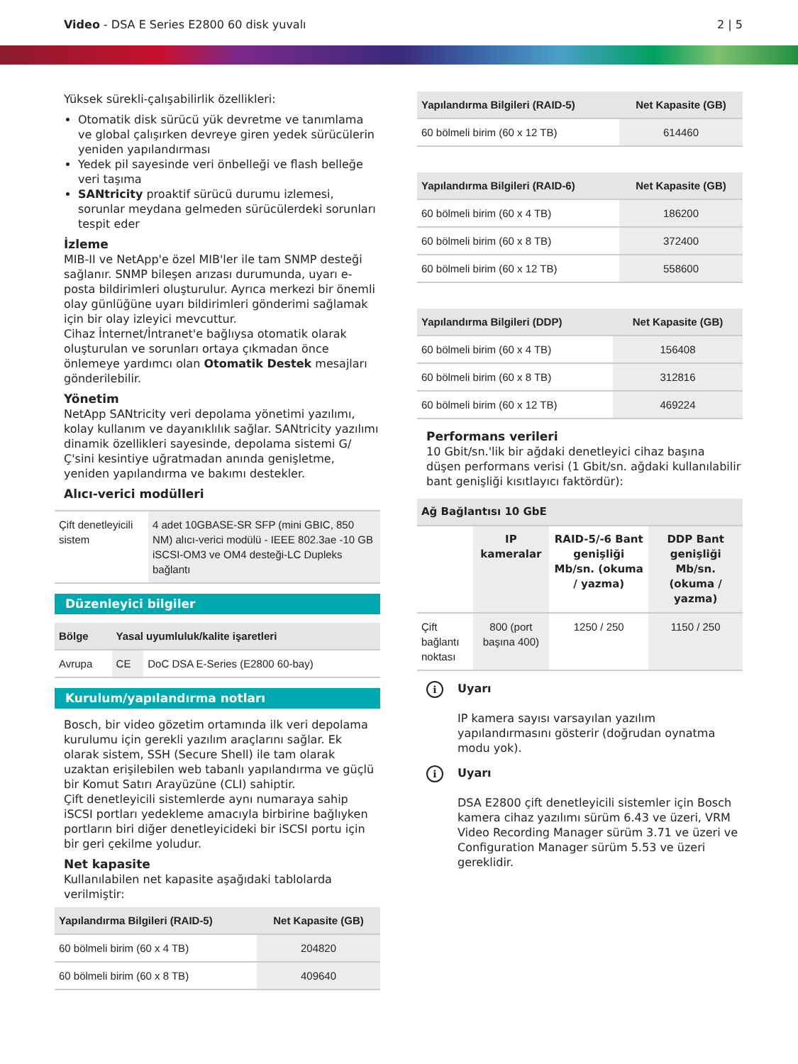Video - DSA E Series E2800 60 disk yuvalı
2 | 5
Yüksek sürekli-çalışabilirlik özellikleri:
Otomatik disk sürücü yük devretme ve tanımlama ve global çalışırken devreye giren yedek sürücülerin yeniden yapılandırması
Yedek pil sayesinde veri önbelleği ve flash belleğe veri taşıma
SANtricity proaktif sürücü durumu izlemesi, sorunlar meydana gelmeden sürücülerdeki sorunları tespit eder
İzleme
MIB-II ve NetApp'e özel MIB'ler ile tam SNMP desteği sağlanır. SNMP bileşen arızası durumunda, uyarı e-posta bildirimleri oluşturulur. Ayrıca merkezi bir önemli olay günlüğüne uyarı bildirimleri gönderimi sağlamak için bir olay izleyici mevcuttur.
Cihaz İnternet/İntranet'e bağlıysa otomatik olarak oluşturulan ve sorunları ortaya çıkmadan önce önlemeye yardımcı olan Otomatik Destek mesajları gönderilebilir.
Yönetim
NetApp SANtricity veri depolama yönetimi yazılımı, kolay kullanım ve dayanıklılık sağlar. SANtricity yazılımı dinamik özellikleri sayesinde, depolama sistemi G/Ç'sini kesintiye uğratmadan anında genişletme, yeniden yapılandırma ve bakımı destekler.
Alıcı-verici modülleri
| Çift denetleyicili sistem | 4 adet 10GBASE-SR SFP (mini GBIC, 850 NM) alıcı-verici modülü - IEEE 802.3ae -10 GB iSCSI-OM3 ve OM4 desteği-LC Dupleks bağlantı |
Düzenleyici bilgiler
| Bölge | Yasal uyumluluk/kalite işaretleri | |
| --- | --- | --- |
| Avrupa | CE | DoC DSA E-Series (E2800 60-bay) |
Kurulum/yapılandırma notları
Bosch, bir video gözetim ortamında ilk veri depolama kurulumu için gerekli yazılım araçlarını sağlar. Ek olarak sistem, SSH (Secure Shell) ile tam olarak uzaktan erişilebilen web tabanlı yapılandırma ve güçlü bir Komut Satırı Arayüzüne (CLI) sahiptir.
Çift denetleyicili sistemlerde aynı numaraya sahip iSCSI portları yedekleme amacıyla birbirine bağlıyken portların biri diğer denetleyicideki bir iSCSI portu için bir geri çekilme yoludur.
Net kapasite
Kullanılabilen net kapasite aşağıdaki tablolarda verilmiştir:
| Yapılandırma Bilgileri (RAID-5) | Net Kapasite (GB) |
| --- | --- |
| 60 bölmeli birim (60 x 4 TB) | 204820 |
| 60 bölmeli birim (60 x 8 TB) | 409640 |
| Yapılandırma Bilgileri (RAID-5) | Net Kapasite (GB) |
| --- | --- |
| 60 bölmeli birim (60 x 12 TB) | 614460 |
| Yapılandırma Bilgileri (RAID-6) | Net Kapasite (GB) |
| --- | --- |
| 60 bölmeli birim (60 x 4 TB) | 186200 |
| 60 bölmeli birim (60 x 8 TB) | 372400 |
| 60 bölmeli birim (60 x 12 TB) | 558600 |
| Yapılandırma Bilgileri (DDP) | Net Kapasite (GB) |
| --- | --- |
| 60 bölmeli birim (60 x 4 TB) | 156408 |
| 60 bölmeli birim (60 x 8 TB) | 312816 |
| 60 bölmeli birim (60 x 12 TB) | 469224 |
Performans verileri
10 Gbit/sn.'lik bir ağdaki denetleyici cihaz başına düşen performans verisi (1 Gbit/sn. ağdaki kullanılabilir bant genişliği kısıtlayıcı faktördür):
| Ağ Bağlantısı 10 GbE | | | |
| --- | --- | --- | --- |
| | IP kameralar | RAID-5/-6 Bant genişliği Mb/sn. (okuma / yazma) | DDP Bant genişliği Mb/sn. (okuma / yazma) |
| Çift bağlantı noktası | 800 (port başına 400) | 1250 / 250 | 1150 / 250 |
i
Uyarı
IP kamera sayısı varsayılan yazılım yapılandırmasını gösterir (doğrudan oynatma modu yok).
i
Uyarı
DSA E2800 çift denetleyicili sistemler için Bosch kamera cihaz yazılımı sürüm 6.43 ve üzeri, VRM Video Recording Manager sürüm 3.71 ve üzeri ve Configuration Manager sürüm 5.53 ve üzeri gereklidir.